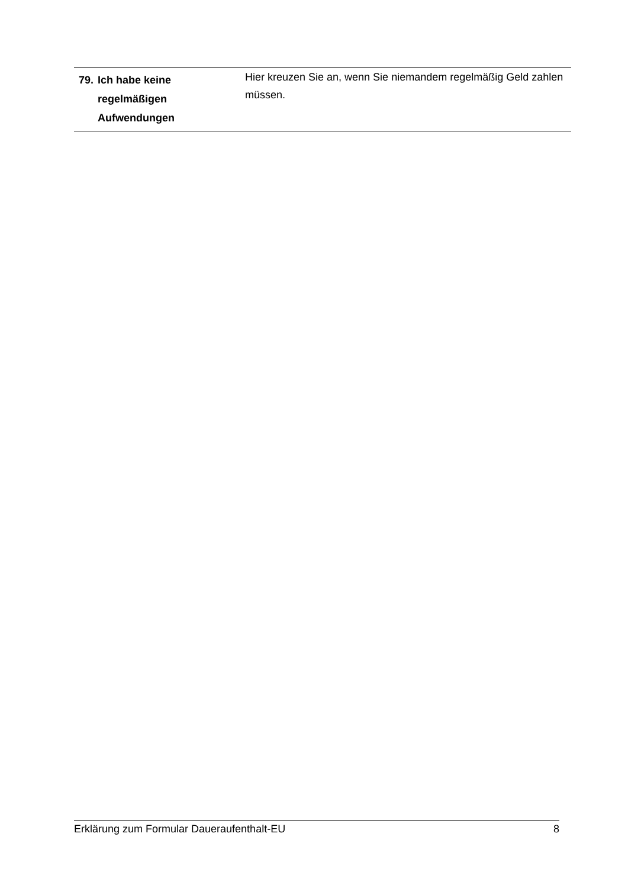| 79. Ich habe keine regelmäßigen Aufwendungen | Hier kreuzen Sie an, wenn Sie niemandem regelmäßig Geld zahlen müssen. |
Erklärung zum Formular Daueraufenthalt-EU 8